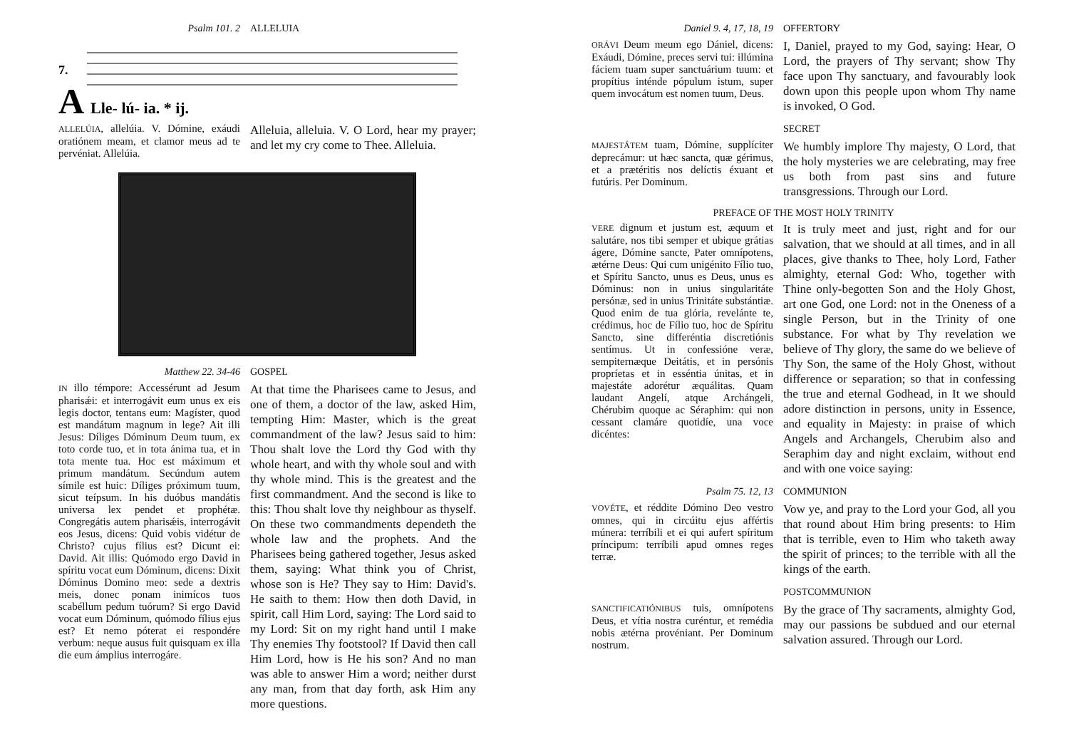Psalm 101. 2 ALLELUIA
A
7.
Lle- lú- ia. * ij.
ALLELÚIA, allelúia. V. Dómine, exáudi oratiónem meam, et clamor meus ad te pervéniat. Allelúia.
Alleluia, alleluia. V. O Lord, hear my prayer; and let my cry come to Thee. Alleluia.
Matthew 22. 34-46 GOSPEL
IN illo témpore: Accessérunt ad Jesum pharisǽi: et interrogávit eum unus ex eis legis doctor, tentans eum: Magíster, quod est mandátum magnum in lege? Ait illi Jesus: Díliges Dóminum Deum tuum, ex toto corde tuo, et in tota ánima tua, et in tota mente tua. Hoc est máximum et primum mandátum. Secúndum autem símile est huic: Díliges próximum tuum, sicut teípsum. In his duóbus mandátis universa lex pendet et prophétæ. Congregátis autem pharisǽis, interrogávit eos Jesus, dicens: Quid vobis vidétur de Christo? cujus fílius est? Dicunt ei: David. Ait illis: Quómodo ergo David in spíritu vocat eum Dóminum, dicens: Dixit Dóminus Domino meo: sede a dextris meis, donec ponam inimícos tuos scabéllum pedum tuórum? Si ergo David vocat eum Dóminum, quómodo fílius ejus est? Et nemo póterat ei respondére verbum: neque ausus fuit quisquam ex illa die eum ámplius interrogáre.
At that time the Pharisees came to Jesus, and one of them, a doctor of the law, asked Him, tempting Him: Master, which is the great commandment of the law? Jesus said to him: Thou shalt love the Lord thy God with thy whole heart, and with thy whole soul and with thy whole mind. This is the greatest and the first commandment. And the second is like to this: Thou shalt love thy neighbour as thyself. On these two commandments dependeth the whole law and the prophets. And the Pharisees being gathered together, Jesus asked them, saying: What think you of Christ, whose son is He? They say to Him: David's. He saith to them: How then doth David, in spirit, call Him Lord, saying: The Lord said to my Lord: Sit on my right hand until I make Thy enemies Thy footstool? If David then call Him Lord, how is He his son? And no man was able to answer Him a word; neither durst any man, from that day forth, ask Him any more questions.
Daniel 9. 4, 17, 18, 19 OFFERTORY
ORÁVI Deum meum ego Dániel, dicens: Exáudi, Dómine, preces servi tui: illúmina fáciem tuam super sanctuárium tuum: et propítius inténde pópulum istum, super quem invocátum est nomen tuum, Deus.
I, Daniel, prayed to my God, saying: Hear, O Lord, the prayers of Thy servant; show Thy face upon Thy sanctuary, and favourably look down upon this people upon whom Thy name is invoked, O God.
SECRET
MAJESTÁTEM tuam, Dómine, supplíciter deprecámur: ut hæc sancta, quæ gérimus, et a prætéritis nos delíctis éxuant et futúris. Per Dominum.
We humbly implore Thy majesty, O Lord, that the holy mysteries we are celebrating, may free us both from past sins and future transgressions. Through our Lord.
PREFACE OF THE MOST HOLY TRINITY
VERE dignum et justum est, æquum et salutáre, nos tibi semper et ubique grátias ágere, Dómine sancte, Pater omnípotens, ætérne Deus: Qui cum unigénito Fílio tuo, et Spíritu Sancto, unus es Deus, unus es Dóminus: non in unius singularitáte persónæ, sed in unius Trinitáte substántiæ. Quod enim de tua glória, revelánte te, crédimus, hoc de Fílio tuo, hoc de Spíritu Sancto, sine differéntia discretiónis sentímus. Ut in confessióne veræ, sempiternæque Deitátis, et in persónis propríetas et in esséntia únitas, et in majestáte adorétur æquálitas. Quam laudant Angelí, atque Archángeli, Chérubim quoque ac Séraphim: qui non cessant clamáre quotidíe, una voce dicéntes:
It is truly meet and just, right and for our salvation, that we should at all times, and in all places, give thanks to Thee, holy Lord, Father almighty, eternal God: Who, together with Thine only-begotten Son and the Holy Ghost, art one God, one Lord: not in the Oneness of a single Person, but in the Trinity of one substance. For what by Thy revelation we believe of Thy glory, the same do we believe of Thy Son, the same of the Holy Ghost, without difference or separation; so that in confessing the true and eternal Godhead, in It we should adore distinction in persons, unity in Essence, and equality in Majesty: in praise of which Angels and Archangels, Cherubim also and Seraphim day and night exclaim, without end and with one voice saying:
Psalm 75. 12, 13 COMMUNION
VOVÉTE, et réddite Dómino Deo vestro omnes, qui in circúitu ejus affértis múnera: terríbili et ei qui aufert spíritum príncipum: terríbili apud omnes reges terræ.
Vow ye, and pray to the Lord your God, all you that round about Him bring presents: to Him that is terrible, even to Him who taketh away the spirit of princes; to the terrible with all the kings of the earth.
POSTCOMMUNION
SANCTIFICATIÓNIBUS tuis, omnípotens Deus, et vítia nostra curéntur, et remédia nobis ætérna provéniant. Per Dominum nostrum.
By the grace of Thy sacraments, almighty God, may our passions be subdued and our eternal salvation assured. Through our Lord.